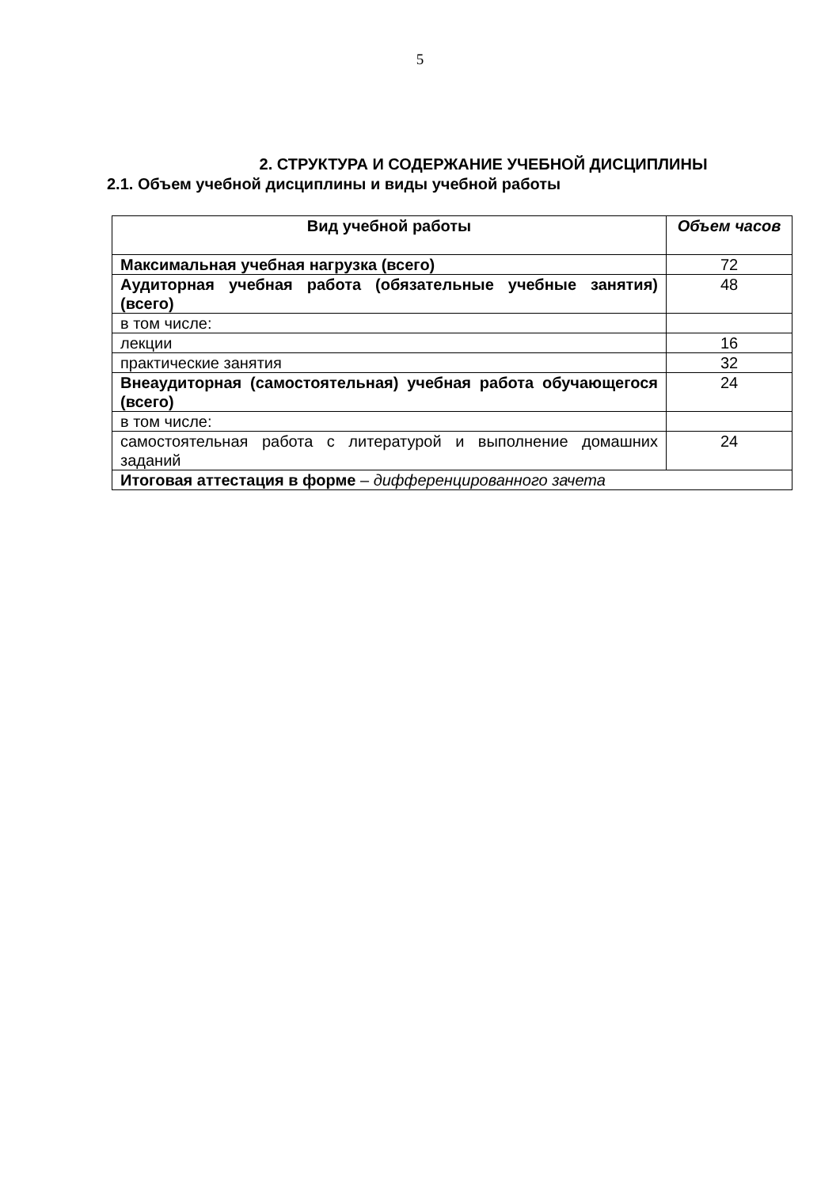5
2. СТРУКТУРА И СОДЕРЖАНИЕ УЧЕБНОЙ ДИСЦИПЛИНЫ
2.1. Объем учебной дисциплины и виды учебной работы
| Вид учебной работы | Объем часов |
| --- | --- |
| Максимальная учебная нагрузка (всего) | 72 |
| Аудиторная учебная работа (обязательные учебные занятия) (всего) | 48 |
| в том числе: | |
| лекции | 16 |
| практические занятия | 32 |
| Внеаудиторная (самостоятельная) учебная работа обучающегося (всего) | 24 |
| в том числе: | |
| самостоятельная работа с литературой и выполнение домашних заданий | 24 |
| Итоговая аттестация в форме – дифференцированного зачета | |